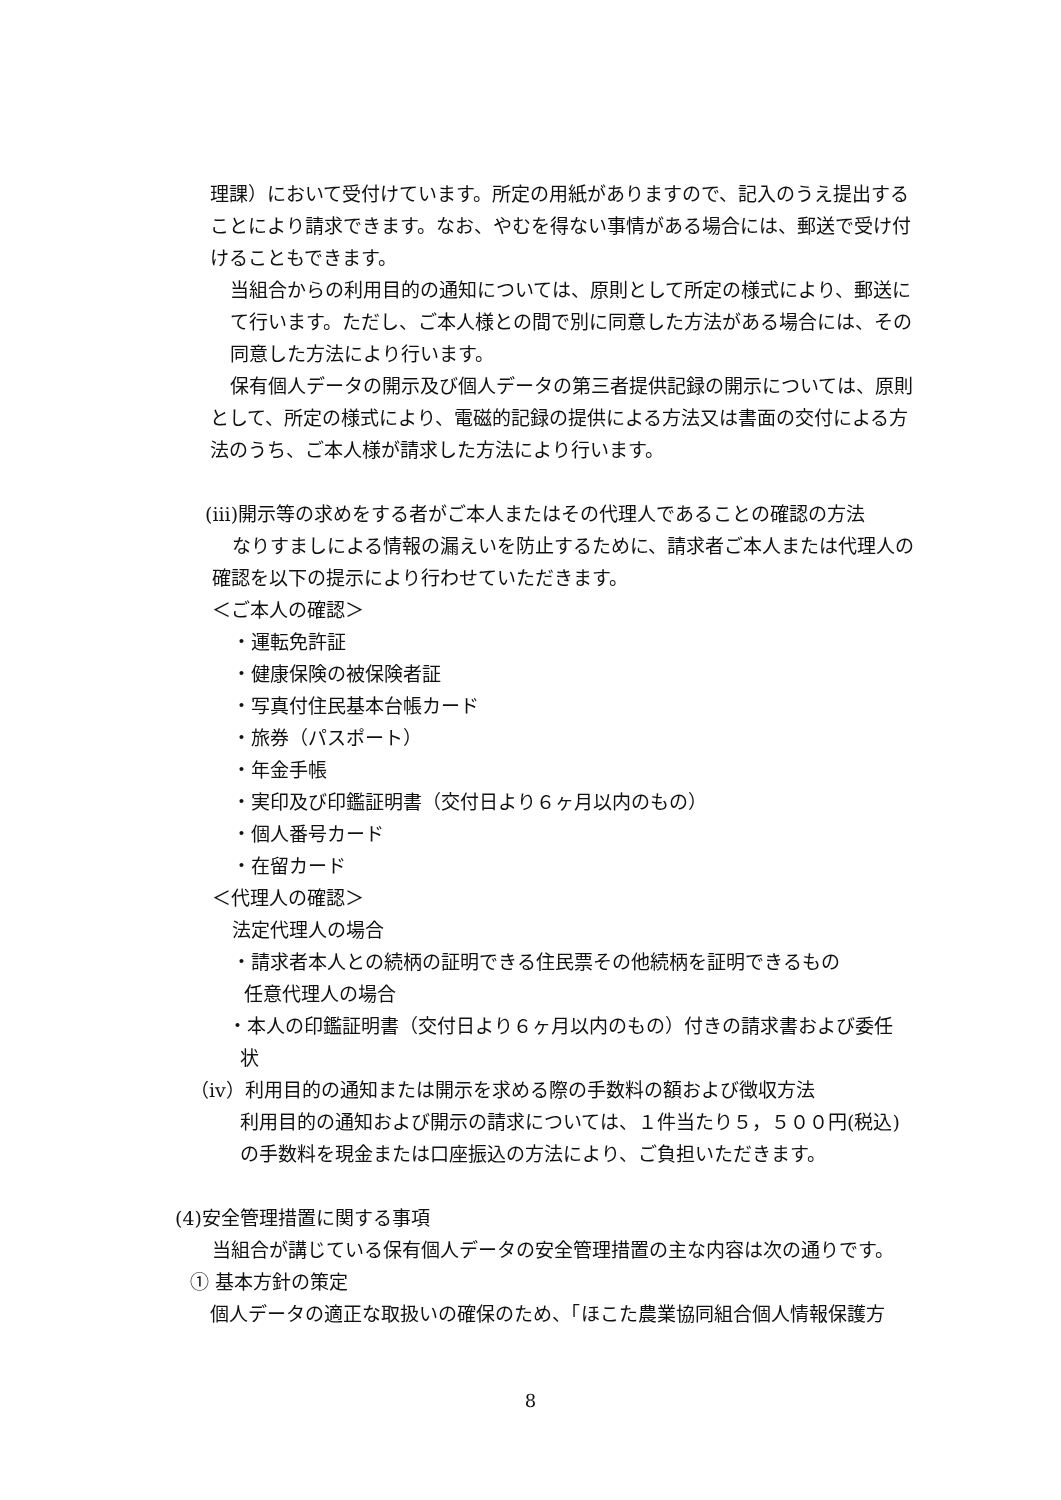理課）において受付けています。所定の用紙がありますので、記入のうえ提出することにより請求できます。なお、やむを得ない事情がある場合には、郵送で受け付けることもできます。
当組合からの利用目的の通知については、原則として所定の様式により、郵送にて行います。ただし、ご本人様との間で別に同意した方法がある場合には、その同意した方法により行います。
保有個人データの開示及び個人データの第三者提供記録の開示については、原則として、所定の様式により、電磁的記録の提供による方法又は書面の交付による方法のうち、ご本人様が請求した方法により行います。
(iii)開示等の求めをする者がご本人またはその代理人であることの確認の方法
なりすましによる情報の漏えいを防止するために、請求者ご本人または代理人の確認を以下の提示により行わせていただきます。
＜ご本人の確認＞
・運転免許証
・健康保険の被保険者証
・写真付住民基本台帳カード
・旅券（パスポート）
・年金手帳
・実印及び印鑑証明書（交付日より６ヶ月以内のもの）
・個人番号カード
・在留カード
＜代理人の確認＞
法定代理人の場合
・請求者本人との続柄の証明できる住民票その他続柄を証明できるもの
任意代理人の場合
・本人の印鑑証明書（交付日より６ヶ月以内のもの）付きの請求書および委任
状
（iv）利用目的の通知または開示を求める際の手数料の額および徴収方法
利用目的の通知および開示の請求については、１件当たり５，５００円(税込)の手数料を現金または口座振込の方法により、ご負担いただきます。
(4)安全管理措置に関する事項
当組合が講じている保有個人データの安全管理措置の主な内容は次の通りです。
① 基本方針の策定
個人データの適正な取扱いの確保のため、「ほこた農業協同組合個人情報保護方
8